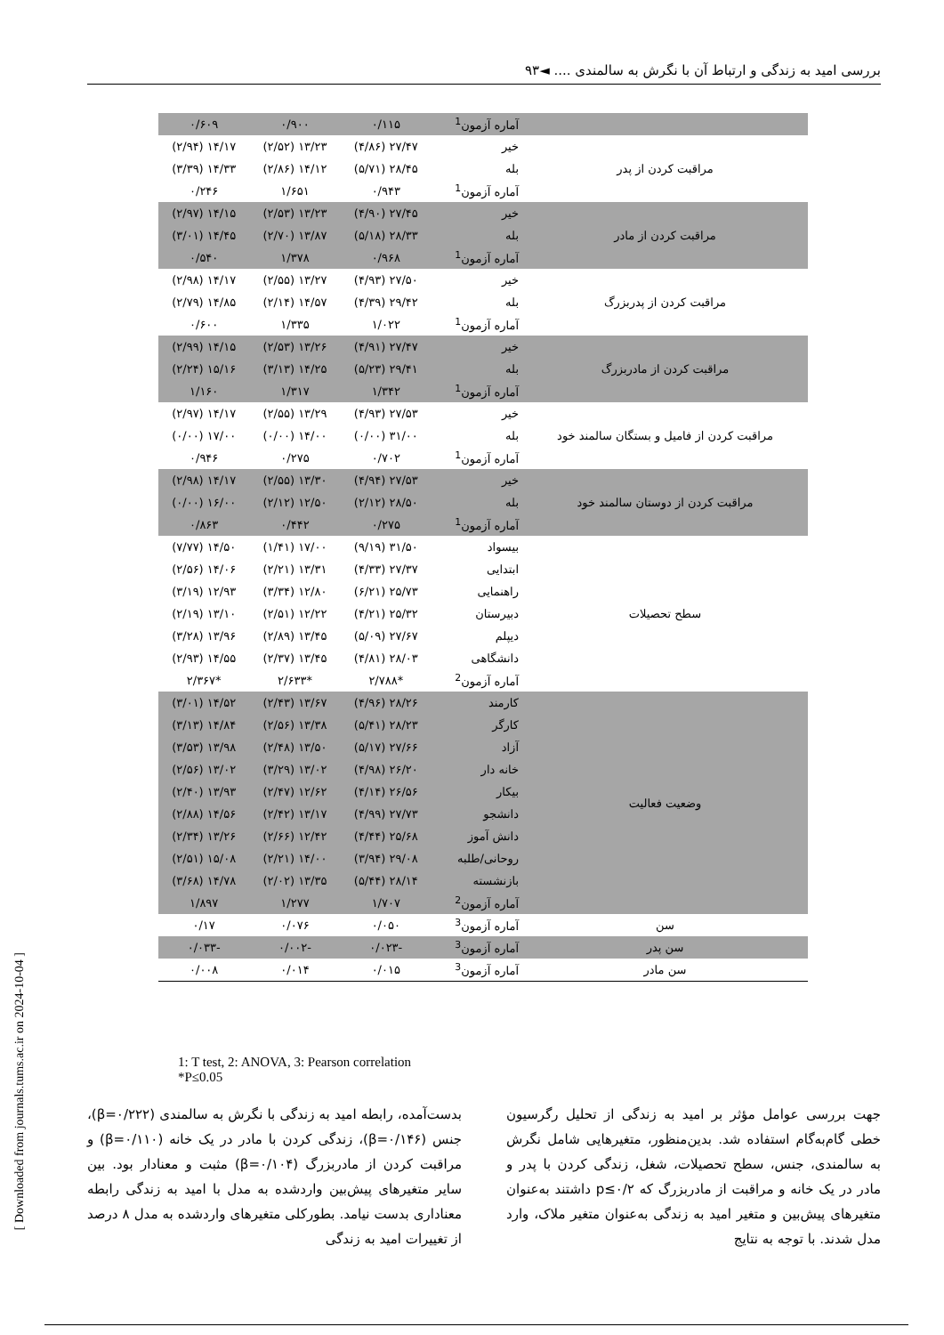بررسی امید به زندگی و ارتباط آن با نگرش به سالمندی .... ◄۹۳
[ Downloaded from journals.tums.ac.ir on 2024-10-04 ]
| | آماره آزمون<sup>1</sup> | ۰/۱۱۵ | ۰/۹۰۰ | ۰/۶۰۹ |
| مراقبت کردن از پدر | خیر | ۲۷/۴۷ (۴/۸۶) | ۱۳/۲۳ (۲/۵۲) | ۱۴/۱۷ (۲/۹۴) |
| | بله | ۲۸/۴۵ (۵/۷۱) | ۱۴/۱۲ (۲/۸۶) | ۱۴/۳۳ (۳/۳۹) |
| | آماره آزمون<sup>1</sup> | ۰/۹۴۳ | ۱/۶۵۱ | ۰/۲۴۶ |
| مراقبت کردن از مادر | خیر | ۲۷/۴۵ (۴/۹۰) | ۱۳/۲۳ (۲/۵۳) | ۱۴/۱۵ (۲/۹۷) |
| | بله | ۲۸/۳۳ (۵/۱۸) | ۱۳/۸۷ (۲/۷۰) | ۱۴/۴۵ (۳/۰۱) |
| | آماره آزمون<sup>1</sup> | ۰/۹۶۸ | ۱/۳۷۸ | ۰/۵۴۰ |
| مراقبت کردن از پدربزرگ | خیر | ۲۷/۵۰ (۴/۹۳) | ۱۳/۲۷ (۲/۵۵) | ۱۴/۱۷ (۲/۹۸) |
| | بله | ۲۹/۴۲ (۴/۳۹) | ۱۴/۵۷ (۲/۱۴) | ۱۴/۸۵ (۲/۷۹) |
| | آماره آزمون<sup>1</sup> | ۱/۰۲۲ | ۱/۳۳۵ | ۰/۶۰۰ |
| مراقبت کردن از مادربزرگ | خیر | ۲۷/۴۷ (۴/۹۱) | ۱۳/۲۶ (۲/۵۳) | ۱۴/۱۵ (۲/۹۹) |
| | بله | ۲۹/۴۱ (۵/۲۳) | ۱۴/۲۵ (۳/۱۳) | ۱۵/۱۶ (۲/۲۴) |
| | آماره آزمون<sup>1</sup> | ۱/۳۴۲ | ۱/۳۱۷ | ۱/۱۶۰ |
| مراقبت کردن از فامیل و بستگان سالمند خود | خیر | ۲۷/۵۳ (۴/۹۳) | ۱۳/۲۹ (۲/۵۵) | ۱۴/۱۷ (۲/۹۷) |
| | بله | ۳۱/۰۰ (۰/۰۰) | ۱۴/۰۰ (۰/۰۰) | ۱۷/۰۰ (۰/۰۰) |
| | آماره آزمون<sup>1</sup> | ۰/۷۰۲ | ۰/۲۷۵ | ۰/۹۴۶ |
| مراقبت کردن از دوستان سالمند خود | خیر | ۲۷/۵۳ (۴/۹۴) | ۱۳/۳۰ (۲/۵۵) | ۱۴/۱۷ (۲/۹۸) |
| | بله | ۲۸/۵۰ (۲/۱۲) | ۱۲/۵۰ (۲/۱۲) | ۱۶/۰۰ (۰/۰۰) |
| | آماره آزمون<sup>1</sup> | ۰/۲۷۵ | ۰/۴۴۲ | ۰/۸۶۳ |
| سطح تحصیلات | بیسواد | ۳۱/۵۰ (۹/۱۹) | ۱۷/۰۰ (۱/۴۱) | ۱۴/۵۰ (۷/۷۷) |
| | ابتدایی | ۲۷/۳۷ (۴/۳۳) | ۱۳/۳۱ (۲/۲۱) | ۱۴/۰۶ (۲/۵۶) |
| | راهنمایی | ۲۵/۷۳ (۶/۲۱) | ۱۲/۸۰ (۳/۳۴) | ۱۲/۹۳ (۳/۱۹) |
| | دبیرستان | ۲۵/۳۲ (۴/۲۱) | ۱۲/۲۲ (۲/۵۱) | ۱۳/۱۰ (۲/۱۹) |
| | دیپلم | ۲۷/۶۷ (۵/۰۹) | ۱۳/۴۵ (۲/۸۹) | ۱۳/۹۶ (۳/۲۸) |
| | دانشگاهی | ۲۸/۰۳ (۴/۸۱) | ۱۳/۴۵ (۲/۳۷) | ۱۴/۵۵ (۲/۹۳) |
| | آماره آزمون<sup>2</sup> | *۲/۷۸۸ | *۲/۶۳۳ | *۲/۳۶۷ |
| وضعیت فعالیت | کارمند | ۲۸/۲۶ (۴/۹۶) | ۱۳/۶۷ (۲/۴۳) | ۱۴/۵۲ (۳/۰۱) |
| | کارگر | ۲۸/۲۳ (۵/۴۱) | ۱۳/۳۸ (۲/۵۶) | ۱۴/۸۴ (۳/۱۳) |
| | آزاد | ۲۷/۶۶ (۵/۱۷) | ۱۳/۵۰ (۲/۴۸) | ۱۳/۹۸ (۳/۵۳) |
| | خانه دار | ۲۶/۲۰ (۴/۹۸) | ۱۳/۰۲ (۳/۲۹) | ۱۳/۰۲ (۲/۵۶) |
| | بیکار | ۲۶/۵۶ (۴/۱۴) | ۱۲/۶۲ (۲/۴۷) | ۱۳/۹۳ (۲/۴۰) |
| | دانشجو | ۲۷/۷۳ (۴/۹۹) | ۱۳/۱۷ (۲/۴۲) | ۱۴/۵۶ (۲/۸۸) |
| | دانش آموز | ۲۵/۶۸ (۴/۴۴) | ۱۲/۴۲ (۲/۶۶) | ۱۳/۲۶ (۲/۳۴) |
| | روحانی/طلبه | ۲۹/۰۸ (۳/۹۴) | ۱۴/۰۰ (۲/۲۱) | ۱۵/۰۸ (۲/۵۱) |
| | بازنشسته | ۲۸/۱۴ (۵/۴۴) | ۱۳/۳۵ (۲/۰۲) | ۱۴/۷۸ (۳/۶۸) |
| | آماره آزمون<sup>2</sup> | ۱/۷۰۷ | ۱/۲۷۷ | ۱/۸۹۷ |
| سن | آماره آزمون<sup>3</sup> | ۰/۰۵۰ | ۰/۰۷۶ | ۰/۱۷ |
| سن پدر | آماره آزمون<sup>3</sup> | -۰/۰۲۳ | -۰/۰۰۲ | -۰/۰۳۳ |
| سن مادر | آماره آزمون<sup>3</sup> | ۰/۰۱۵ | ۰/۰۱۴ | ۰/۰۰۸ |
1: T test, 2: ANOVA, 3: Pearson correlation
*P≤0.05
جهت بررسی عوامل مؤثر بر امید به زندگی از تحلیل رگرسیون خطی گام‌به‌گام استفاده شد. بدین‌منظور، متغیرهایی شامل نگرش به سالمندی، جنس، سطح تحصیلات، شغل، زندگی کردن با پدر و مادر در یک خانه و مراقبت از مادربزرگ که p≤۰/۲ داشتند به‌عنوان متغیرهای پیش‌بین و متغیر امید به زندگی به‌عنوان متغیر ملاک، وارد مدل شدند. با توجه به نتایج
بدست‌آمده، رابطه امید به زندگی با نگرش به سالمندی (β=۰/۲۲۲)، جنس (β=۰/۱۴۶)، زندگی کردن با مادر در یک خانه (β=۰/۱۱۰) و مراقبت کردن از مادربزرگ (β=۰/۱۰۴) مثبت و معنادار بود. بین سایر متغیرهای پیش‌بین واردشده به مدل با امید به زندگی رابطه معناداری بدست نیامد. بطورکلی متغیرهای واردشده به مدل ۸ درصد از تغییرات امید به زندگی